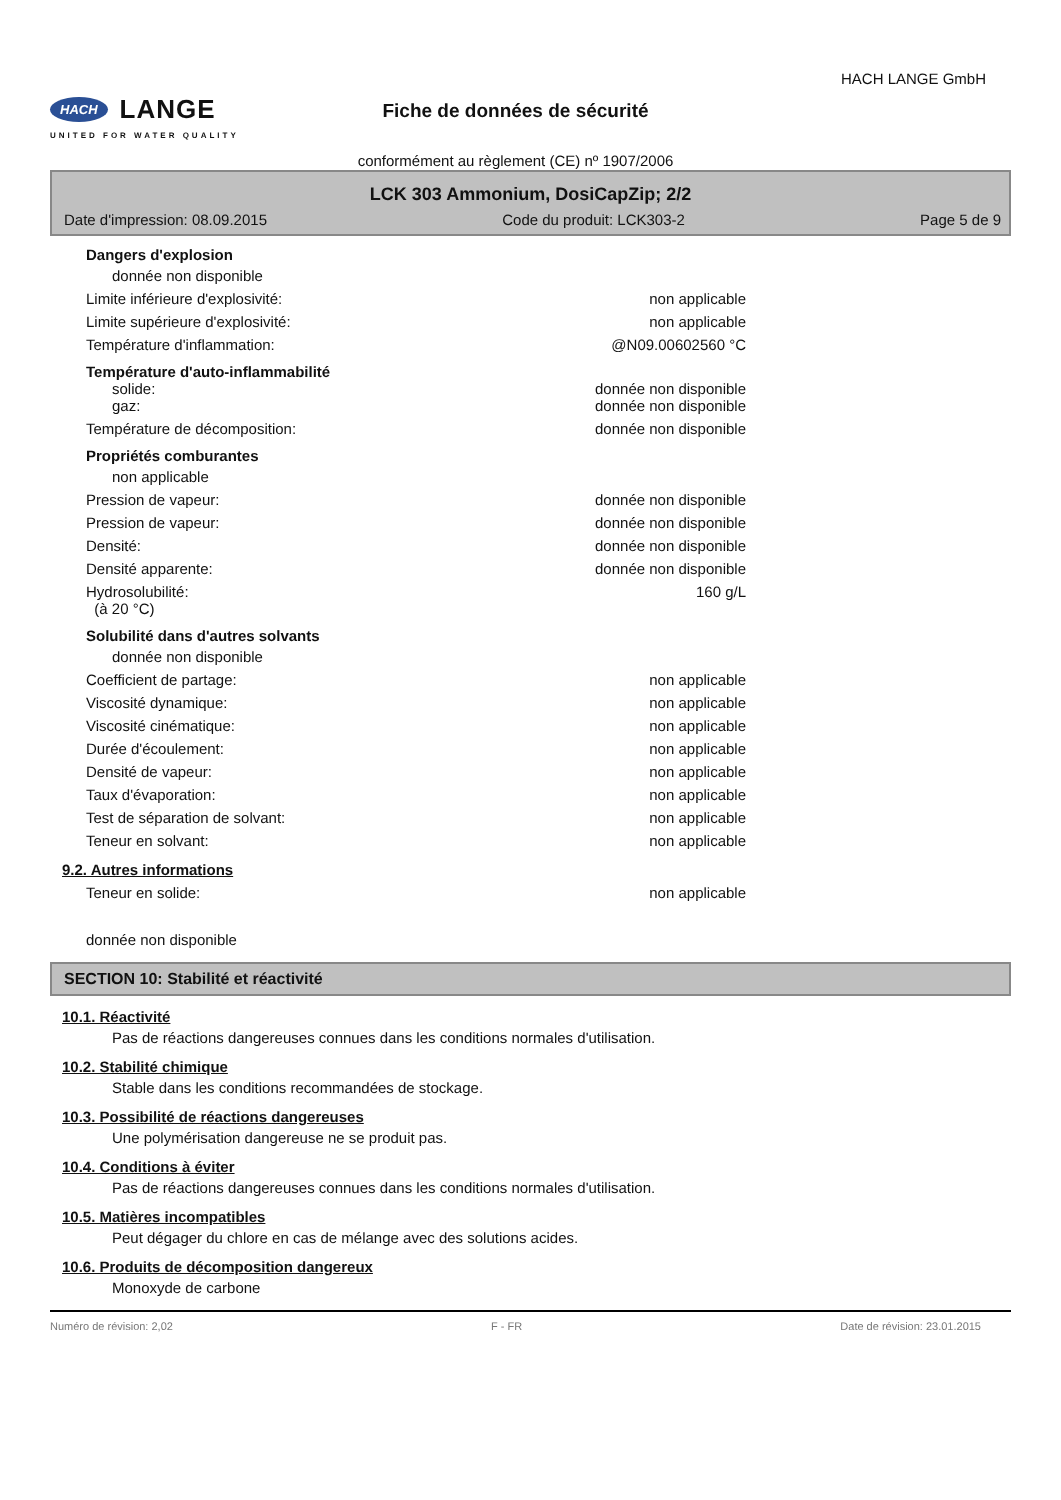HACH LANGE
UNITED FOR WATER QUALITY
Fiche de données de sécurité
conformément au règlement (CE) nº 1907/2006
HACH LANGE GmbH
LCK 303 Ammonium, DosiCapZip; 2/2
Date d'impression: 08.09.2015 Code du produit: LCK303-2 Page 5 de 9
Dangers d'explosion
donnée non disponible
Limite inférieure d'explosivité: non applicable
Limite supérieure d'explosivité: non applicable
Température d'inflammation: @N09.00602560 °C
Température d'auto-inflammabilité
solide: donnée non disponible
gaz: donnée non disponible
Température de décomposition: donnée non disponible
Propriétés comburantes
non applicable
Pression de vapeur: donnée non disponible
Pression de vapeur: donnée non disponible
Densité: donnée non disponible
Densité apparente: donnée non disponible
Hydrosolubilité:
(à 20 °C) 160 g/L
Solubilité dans d'autres solvants
donnée non disponible
Coefficient de partage: non applicable
Viscosité dynamique: non applicable
Viscosité cinématique: non applicable
Durée d'écoulement: non applicable
Densité de vapeur: non applicable
Taux d'évaporation: non applicable
Test de séparation de solvant: non applicable
Teneur en solvant: non applicable
9.2. Autres informations
Teneur en solide: non applicable
donnée non disponible
SECTION 10: Stabilité et réactivité
10.1. Réactivité
Pas de réactions dangereuses connues dans les conditions normales d'utilisation.
10.2. Stabilité chimique
Stable dans les conditions recommandées de stockage.
10.3. Possibilité de réactions dangereuses
Une polymérisation dangereuse ne se produit pas.
10.4. Conditions à éviter
Pas de réactions dangereuses connues dans les conditions normales d'utilisation.
10.5. Matières incompatibles
Peut dégager du chlore en cas de mélange avec des solutions acides.
10.6. Produits de décomposition dangereux
Monoxyde de carbone
Numéro de révision: 2,02 F - FR Date de révision: 23.01.2015